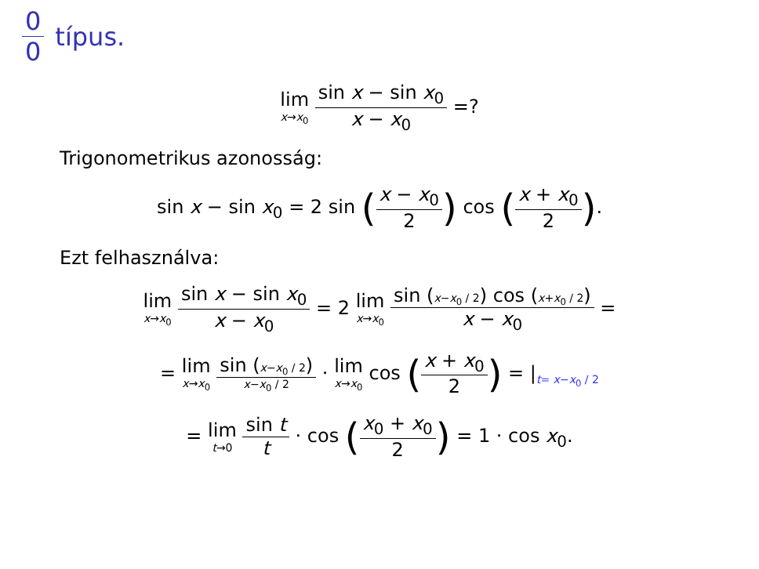0 0 típus.
lim x→x<sub>0</sub> sin x − sin x<sub>0</sub> x − x<sub>0</sub> =?
Trigonometrikus azonosság:
sin x − sin x<sub>0</sub> = 2 sin (x − x<sub>0</sub> 2) cos (x + x<sub>0</sub> 2).
Ezt felhasználva:
lim x→x<sub>0</sub> sin x − sin x<sub>0</sub> x − x<sub>0</sub> = 2 lim x→x<sub>0</sub> sin (x−x<sub>0</sub> / 2) cos (x+x<sub>0</sub> / 2) x − x<sub>0</sub> =
= lim x→x<sub>0</sub> sin (x−x<sub>0</sub> / 2) x−x<sub>0</sub> / 2 · lim x→x<sub>0</sub> cos (x + x<sub>0</sub> 2) = |<sub>t= x−x<sub>0</sub> / 2</sub>
= lim t→0 sin t t · cos (x<sub>0</sub> + x<sub>0</sub> 2) = 1 · cos x<sub>0</sub>.